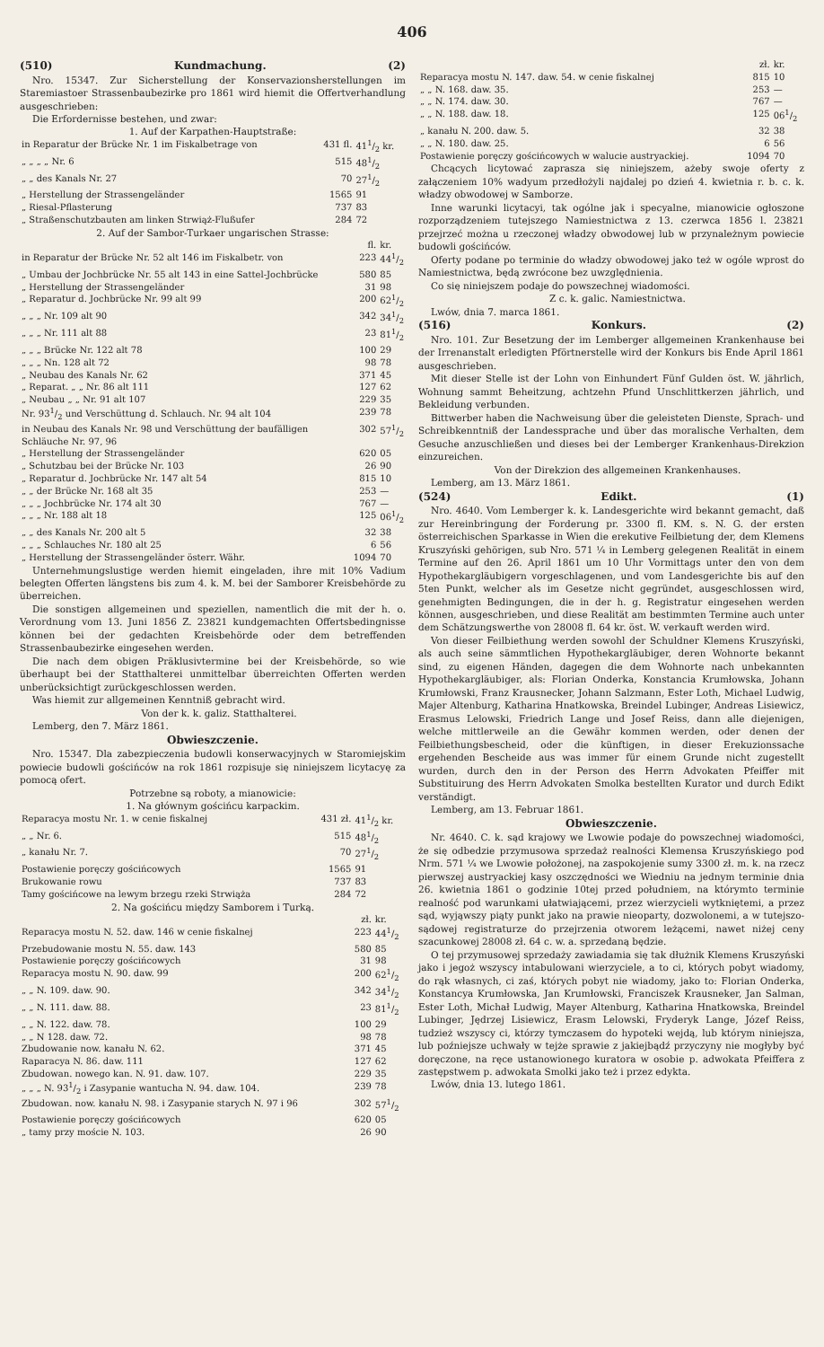406
(510) Kundmachung. (2)
Nro. 15347. Zur Sicherstellung der Konservazionsherstellungen im Staremiastoer Strassenbaubezirke pro 1861 wird hiemit die Offertverhandlung ausgeschrieben:
Die Erfordernisse bestehen, und zwar:
1. Auf der Karpathen-Hauptstraße:
| in Reparatur der Brücke Nr. 1 im Fiskalbetrage von | 431 fl. | 411/2 kr. |
| „ „ „ „ Nr. 6 | 515 | 481/2 |
| „ „ des Kanals Nr. 27 | 70 | 271/2 |
| „ Herstellung der Strassengeländer | 1565 | 91 |
| „ Riesal-Pflasterung | 737 | 83 |
| „ Straßenschutzbauten am linken Strwiąż-Flußufer | 284 | 72 |
2. Auf der Sambor-Turkaer ungarischen Strasse:
| | fl. | kr. |
| in Reparatur der Brücke Nr. 52 alt 146 im Fiskalbetr. von | 223 | 441/2 |
| „ Umbau der Jochbrücke Nr. 55 alt 143 in eine Sattel-Jochbrücke | 580 | 85 |
| „ Herstellung der Strassengeländer | 31 | 98 |
| „ Reparatur d. Jochbrücke Nr. 99 alt 99 | 200 | 621/2 |
| „ „ „ Nr. 109 alt 90 | 342 | 341/2 |
| „ „ „ Nr. 111 alt 88 | 23 | 811/2 |
| „ „ „ Brücke Nr. 122 alt 78 | 100 | 29 |
| „ „ „ Nn. 128 alt 72 | 98 | 78 |
| „ Neubau des Kanals Nr. 62 | 371 | 45 |
| „ Reparat. „ „ Nr. 86 alt 111 | 127 | 62 |
| „ Neubau „ „ Nr. 91 alt 107 | 229 | 35 |
| Nr. 931/2 und Verschüttung d. Schlauch. Nr. 94 alt 104 | 239 | 78 |
| in Neubau des Kanals Nr. 98 und Verschüttung der baufälligen Schläuche Nr. 97, 96 | 302 | 571/2 |
| „ Herstellung der Strassengeländer | 620 | 05 |
| „ Schutzbau bei der Brücke Nr. 103 | 26 | 90 |
| „ Reparatur d. Jochbrücke Nr. 147 alt 54 | 815 | 10 |
| „ „ der Brücke Nr. 168 alt 35 | 253 | — |
| „ „ „ Jochbrücke Nr. 174 alt 30 | 767 | — |
| „ „ „ Nr. 188 alt 18 | 125 | 061/2 |
| „ „ des Kanals Nr. 200 alt 5 | 32 | 38 |
| „ „ „ Schlauches Nr. 180 alt 25 | 6 | 56 |
| „ Herstellung der Strassengeländer österr. Währ. | 1094 | 70 |
Unternehmungslustige werden hiemit eingeladen, ihre mit 10% Vadium belegten Offerten längstens bis zum 4. k. M. bei der Samborer Kreisbehörde zu überreichen.
Die sonstigen allgemeinen und speziellen, namentlich die mit der h. o. Verordnung vom 13. Juni 1856 Z. 23821 kundgemachten Offertsbedingnisse können bei der gedachten Kreisbehörde oder dem betreffenden Strassenbaubezirke eingesehen werden.
Die nach dem obigen Präklusivtermine bei der Kreisbehörde, so wie überhaupt bei der Statthalterei unmittelbar überreichten Offerten werden unberücksichtigt zurückgeschlossen werden.
Was hiemit zur allgemeinen Kenntniß gebracht wird.
Von der k. k. galiz. Statthalterei.
Lemberg, den 7. März 1861.
Obwieszczenie.
Nro. 15347. Dla zabezpieczenia budowli konserwacyjnych w Staromiejskim powiecie budowli gościńców na rok 1861 rozpisuje się niniejszem licytacyę za pomocą ofert.
Potrzebne są roboty, a mianowicie:
1. Na głównym gościńcu karpackim.
| Reparacya mostu Nr. 1. w cenie fiskalnej | 431 zł. | 411/2 kr. |
| „ „ Nr. 6. | 515 | 481/2 |
| „ kanału Nr. 7. | 70 | 271/2 |
| Postawienie poręczy gościńcowych | 1565 | 91 |
| Brukowanie rowu | 737 | 83 |
| Tamy gościńcowe na lewym brzegu rzeki Strwiąża | 284 | 72 |
2. Na gościńcu między Samborem i Turką.
| | zł. | kr. |
| Reparacya mostu N. 52. daw. 146 w cenie fiskalnej | 223 | 441/2 |
| Przebudowanie mostu N. 55. daw. 143 | 580 | 85 |
| Postawienie poręczy gościńcowych | 31 | 98 |
| Reparacya mostu N. 90. daw. 99 | 200 | 621/2 |
| „ „ N. 109. daw. 90. | 342 | 341/2 |
| „ „ N. 111. daw. 88. | 23 | 811/2 |
| „ „ N. 122. daw. 78. | 100 | 29 |
| „ „ N 128. daw. 72. | 98 | 78 |
| Zbudowanie now. kanału N. 62. | 371 | 45 |
| Raparacya N. 86. daw. 111 | 127 | 62 |
| Zbudowan. nowego kan. N. 91. daw. 107. | 229 | 35 |
| „ „ „ N. 931/2 i Zasypanie wantucha N. 94. daw. 104. | 239 | 78 |
| Zbudowan. now. kanału N. 98. i Zasypanie starych N. 97 i 96 | 302 | 571/2 |
| Postawienie poręczy gościńcowych | 620 | 05 |
| „ tamy przy moście N. 103. | 26 | 90 |
| | zł. | kr. |
| Reparacya mostu N. 147. daw. 54. w cenie fiskalnej | 815 | 10 |
| „ „ N. 168. daw. 35. | 253 | — |
| „ „ N. 174. daw. 30. | 767 | — |
| „ „ N. 188. daw. 18. | 125 | 061/2 |
| „ kanału N. 200. daw. 5. | 32 | 38 |
| „ „ N. 180. daw. 25. | 6 | 56 |
| Postawienie poręczy gościńcowych w walucie austryackiej. | 1094 | 70 |
Chcących licytować zaprasza się niniejszem, ażeby swoje oferty z załączeniem 10% wadyum przedłożyli najdalej po dzień 4. kwietnia r. b. c. k. władzy obwodowej w Samborze.
Inne warunki licytacyi, tak ogólne jak i specyalne, mianowicie ogłoszone rozporządzeniem tutejszego Namiestnictwa z 13. czerwca 1856 l. 23821 przejrzeć można u rzeczonej władzy obwodowej lub w przynależnym powiecie budowli gościńców.
Oferty podane po terminie do władzy obwodowej jako też w ogóle wprost do Namiestnictwa, będą zwrócone bez uwzględnienia.
Co się niniejszem podaje do powszechnej wiadomości.
Z c. k. galic. Namiestnictwa.
Lwów, dnia 7. marca 1861.
(516) Konkurs. (2)
Nro. 101. Zur Besetzung der im Lemberger allgemeinen Krankenhause bei der Irrenanstalt erledigten Pförtnerstelle wird der Konkurs bis Ende April 1861 ausgeschrieben.
Mit dieser Stelle ist der Lohn von Einhundert Fünf Gulden öst. W. jährlich, Wohnung sammt Beheitzung, achtzehn Pfund Unschlittkerzen jährlich, und Bekleidung verbunden.
Bittwerber haben die Nachweisung über die geleisteten Dienste, Sprach- und Schreibkenntniß der Landessprache und über das moralische Verhalten, dem Gesuche anzuschließen und dieses bei der Lemberger Krankenhaus-Direkzion einzureichen.
Von der Direkzion des allgemeinen Krankenhauses.
Lemberg, am 13. März 1861.
(524) Edikt. (1)
Nro. 4640. Vom Lemberger k. k. Landesgerichte wird bekannt gemacht, daß zur Hereinbringung der Forderung pr. 3300 fl. KM. s. N. G. der ersten österreichischen Sparkasse in Wien die erekutive Feilbietung der, dem Klemens Kruszyński gehörigen, sub Nro. 571 ¼ in Lemberg gelegenen Realität in einem Termine auf den 26. April 1861 um 10 Uhr Vormittags unter den von dem Hypothekargläubigern vorgeschlagenen, und vom Landesgerichte bis auf den 5ten Punkt, welcher als im Gesetze nicht gegründet, ausgeschlossen wird, genehmigten Bedingungen, die in der h. g. Registratur eingesehen werden können, ausgeschrieben, und diese Realität am bestimmten Termine auch unter dem Schätzungswerthe von 28008 fl. 64 kr. öst. W. verkauft werden wird.
Von dieser Feilbiethung werden sowohl der Schuldner Klemens Kruszyński, als auch seine sämmtlichen Hypothekargläubiger, deren Wohnorte bekannt sind, zu eigenen Händen, dagegen die dem Wohnorte nach unbekannten Hypothekargläubiger, als: Florian Onderka, Konstancia Krumłowska, Johann Krumłowski, Franz Krausnecker, Johann Salzmann, Ester Loth, Michael Ludwig, Majer Altenburg, Katharina Hnatkowska, Breindel Lubinger, Andreas Lisiewicz, Erasmus Lelowski, Friedrich Lange und Josef Reiss, dann alle diejenigen, welche mittlerweile an die Gewähr kommen werden, oder denen der Feilbiethungsbescheid, oder die künftigen, in dieser Erekuzionssache ergehenden Bescheide aus was immer für einem Grunde nicht zugestellt wurden, durch den in der Person des Herrn Advokaten Pfeiffer mit Substituirung des Herrn Advokaten Smolka bestellten Kurator und durch Edikt verständigt.
Lemberg, am 13. Februar 1861.
Obwieszczenie.
Nr. 4640. C. k. sąd krajowy we Lwowie podaje do powszechnej wiadomości, że się odbedzie przymusowa sprzedaż realności Klemensa Kruszyńskiego pod Nrm. 571 ¼ we Lwowie położonej, na zaspokojenie sumy 3300 zł. m. k. na rzecz pierwszej austryackiej kasy oszczędności we Wiedniu na jednym terminie dnia 26. kwietnia 1861 o godzinie 10tej przed południem, na którymto terminie realność pod warunkami ułatwiającemi, przez wierzycieli wytkniętemi, a przez sąd, wyjąwszy piąty punkt jako na prawie nieoparty, dozwolonemi, a w tutejszo-sądowej registraturze do przejrzenia otworem leżącemi, nawet niżej ceny szacunkowej 28008 zł. 64 c. w. a. sprzedaną będzie.
O tej przymusowej sprzedaży zawiadamia się tak dłużnik Klemens Kruszyński jako i jegoż wszyscy intabulowani wierzyciele, a to ci, których pobyt wiadomy, do rąk własnych, ci zaś, których pobyt nie wiadomy, jako to: Florian Onderka, Konstancya Krumłowska, Jan Krumłowski, Franciszek Krausneker, Jan Salman, Ester Loth, Michał Ludwig, Mayer Altenburg, Katharina Hnatkowska, Breindel Lubinger, Jędrzej Lisiewicz, Erasm Lelowski, Fryderyk Lange, Józef Reiss, tudzież wszyscy ci, którzy tymczasem do hypoteki wejdą, lub którym niniejsza, lub poźniejsze uchwały w tejże sprawie z jakiejbądź przyczyny nie mogłyby być doręczone, na ręce ustanowionego kuratora w osobie p. adwokata Pfeiffera z zastępstwem p. adwokata Smolki jako też i przez edykta.
Lwów, dnia 13. lutego 1861.